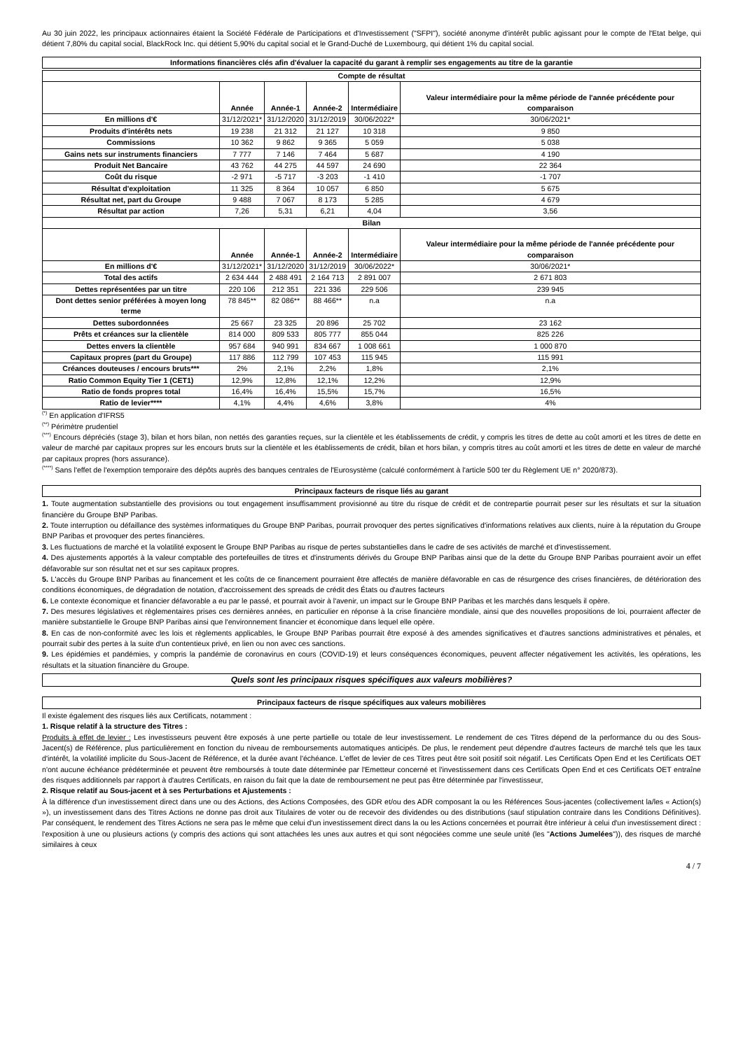Au 30 juin 2022, les principaux actionnaires étaient la Société Fédérale de Participations et d'Investissement ("SFPI"), société anonyme d'intérêt public agissant pour le compte de l'Etat belge, qui détient 7,80% du capital social, BlackRock Inc. qui détient 5,90% du capital social et le Grand-Duché de Luxembourg, qui détient 1% du capital social.
Informations financières clés afin d'évaluer la capacité du garant à remplir ses engagements au titre de la garantie
| Compte de résultat | | | | | |
| --- | --- | --- | --- | --- | --- |
| | Année | Année-1 | Année-2 | Intermédiaire | Valeur intermédiaire pour la même période de l'année précédente pour comparaison |
| En millions d'€ | 31/12/2021* | 31/12/2020 | 31/12/2019 | 30/06/2022* | 30/06/2021* |
| Produits d'intérêts nets | 19 238 | 21 312 | 21 127 | 10 318 | 9 850 |
| Commissions | 10 362 | 9 862 | 9 365 | 5 059 | 5 038 |
| Gains nets sur instruments financiers | 7 777 | 7 146 | 7 464 | 5 687 | 4 190 |
| Produit Net Bancaire | 43 762 | 44 275 | 44 597 | 24 690 | 22 364 |
| Coût du risque | -2 971 | -5 717 | -3 203 | -1 410 | -1 707 |
| Résultat d'exploitation | 11 325 | 8 364 | 10 057 | 6 850 | 5 675 |
| Résultat net, part du Groupe | 9 488 | 7 067 | 8 173 | 5 285 | 4 679 |
| Résultat par action | 7,26 | 5,31 | 6,21 | 4,04 | 3,56 |
| Bilan | | | | | |
| | Année | Année-1 | Année-2 | Intermédiaire | Valeur intermédiaire pour la même période de l'année précédente pour comparaison |
| En millions d'€ | 31/12/2021* | 31/12/2020 | 31/12/2019 | 30/06/2022* | 30/06/2021* |
| Total des actifs | 2 634 444 | 2 488 491 | 2 164 713 | 2 891 007 | 2 671 803 |
| Dettes représentées par un titre | 220 106 | 212 351 | 221 336 | 229 506 | 239 945 |
| Dont dettes senior préférées à moyen long terme | 78 845** | 82 086** | 88 466** | n.a | n.a |
| Dettes subordonnées | 25 667 | 23 325 | 20 896 | 25 702 | 23 162 |
| Prêts et créances sur la clientèle | 814 000 | 809 533 | 805 777 | 855 044 | 825 226 |
| Dettes envers la clientèle | 957 684 | 940 991 | 834 667 | 1 008 661 | 1 000 870 |
| Capitaux propres (part du Groupe) | 117 886 | 112 799 | 107 453 | 115 945 | 115 991 |
| Créances douteuses / encours bruts*** | 2% | 2,1% | 2,2% | 1,8% | 2,1% |
| Ratio Common Equity Tier 1 (CET1) | 12,9% | 12,8% | 12,1% | 12,2% | 12,9% |
| Ratio de fonds propres total | 16,4% | 16,4% | 15,5% | 15,7% | 16,5% |
| Ratio de levier**** | 4,1% | 4,4% | 4,6% | 3,8% | 4% |
<sup>(*)</sup> En application d'IFRS5
<sup>(**)</sup> Périmètre prudentiel
<sup>(***)</sup> Encours dépréciés (stage 3), bilan et hors bilan, non nettés des garanties reçues, sur la clientèle et les établissements de crédit, y compris les titres de dette au coût amorti et les titres de dette en valeur de marché par capitaux propres sur les encours bruts sur la clientèle et les établissements de crédit, bilan et hors bilan, y compris titres au coût amorti et les titres de dette en valeur de marché par capitaux propres (hors assurance).
<sup>(****)</sup> Sans l'effet de l'exemption temporaire des dépôts auprès des banques centrales de l'Eurosystème (calculé conformément à l'article 500 ter du Règlement UE n° 2020/873).
Principaux facteurs de risque liés au garant
1. Toute augmentation substantielle des provisions ou tout engagement insuffisamment provisionné au titre du risque de crédit et de contrepartie pourrait peser sur les résultats et sur la situation financière du Groupe BNP Paribas.
2. Toute interruption ou défaillance des systèmes informatiques du Groupe BNP Paribas, pourrait provoquer des pertes significatives d'informations relatives aux clients, nuire à la réputation du Groupe BNP Paribas et provoquer des pertes financières.
3. Les fluctuations de marché et la volatilité exposent le Groupe BNP Paribas au risque de pertes substantielles dans le cadre de ses activités de marché et d'investissement.
4. Des ajustements apportés à la valeur comptable des portefeuilles de titres et d'instruments dérivés du Groupe BNP Paribas ainsi que de la dette du Groupe BNP Paribas pourraient avoir un effet défavorable sur son résultat net et sur ses capitaux propres.
5. L'accès du Groupe BNP Paribas au financement et les coûts de ce financement pourraient être affectés de manière défavorable en cas de résurgence des crises financières, de détérioration des conditions économiques, de dégradation de notation, d'accroissement des spreads de crédit des États ou d'autres facteurs
6. Le contexte économique et financier défavorable a eu par le passé, et pourrait avoir à l'avenir, un impact sur le Groupe BNP Paribas et les marchés dans lesquels il opère.
7. Des mesures législatives et règlementaires prises ces dernières années, en particulier en réponse à la crise financière mondiale, ainsi que des nouvelles propositions de loi, pourraient affecter de manière substantielle le Groupe BNP Paribas ainsi que l'environnement financier et économique dans lequel elle opère.
8. En cas de non-conformité avec les lois et règlements applicables, le Groupe BNP Paribas pourrait être exposé à des amendes significatives et d'autres sanctions administratives et pénales, et pourrait subir des pertes à la suite d'un contentieux privé, en lien ou non avec ces sanctions.
9. Les épidémies et pandémies, y compris la pandémie de coronavirus en cours (COVID-19) et leurs conséquences économiques, peuvent affecter négativement les activités, les opérations, les résultats et la situation financière du Groupe.
Quels sont les principaux risques spécifiques aux valeurs mobilières?
Principaux facteurs de risque spécifiques aux valeurs mobilières
Il existe également des risques liés aux Certificats, notamment :
1. Risque relatif à la structure des Titres :
Produits à effet de levier : Les investisseurs peuvent être exposés à une perte partielle ou totale de leur investissement. Le rendement de ces Titres dépend de la performance du ou des Sous-Jacent(s) de Référence, plus particulièrement en fonction du niveau de remboursements automatiques anticipés. De plus, le rendement peut dépendre d'autres facteurs de marché tels que les taux d'intérêt, la volatilité implicite du Sous-Jacent de Référence, et la durée avant l'échéance. L'effet de levier de ces Titres peut être soit positif soit négatif. Les Certificats Open End et les Certificats OET n'ont aucune échéance prédéterminée et peuvent être remboursés à toute date déterminée par l'Emetteur concerné et l'investissement dans ces Certificats Open End et ces Certificats OET entraîne des risques additionnels par rapport à d'autres Certificats, en raison du fait que la date de remboursement ne peut pas être déterminée par l'investisseur,
2. Risque relatif au Sous-jacent et à ses Perturbations et Ajustements :
À la différence d'un investissement direct dans une ou des Actions, des Actions Composées, des GDR et/ou des ADR composant la ou les Références Sous-jacentes (collectivement la/les « Action(s) »), un investissement dans des Titres Actions ne donne pas droit aux Titulaires de voter ou de recevoir des dividendes ou des distributions (sauf stipulation contraire dans les Conditions Définitives). Par conséquent, le rendement des Titres Actions ne sera pas le même que celui d'un investissement direct dans la ou les Actions concernées et pourrait être inférieur à celui d'un investissement direct : l'exposition à une ou plusieurs actions (y compris des actions qui sont attachées les unes aux autres et qui sont négociées comme une seule unité (les "Actions Jumelées")), des risques de marché similaires à ceux
4 / 7